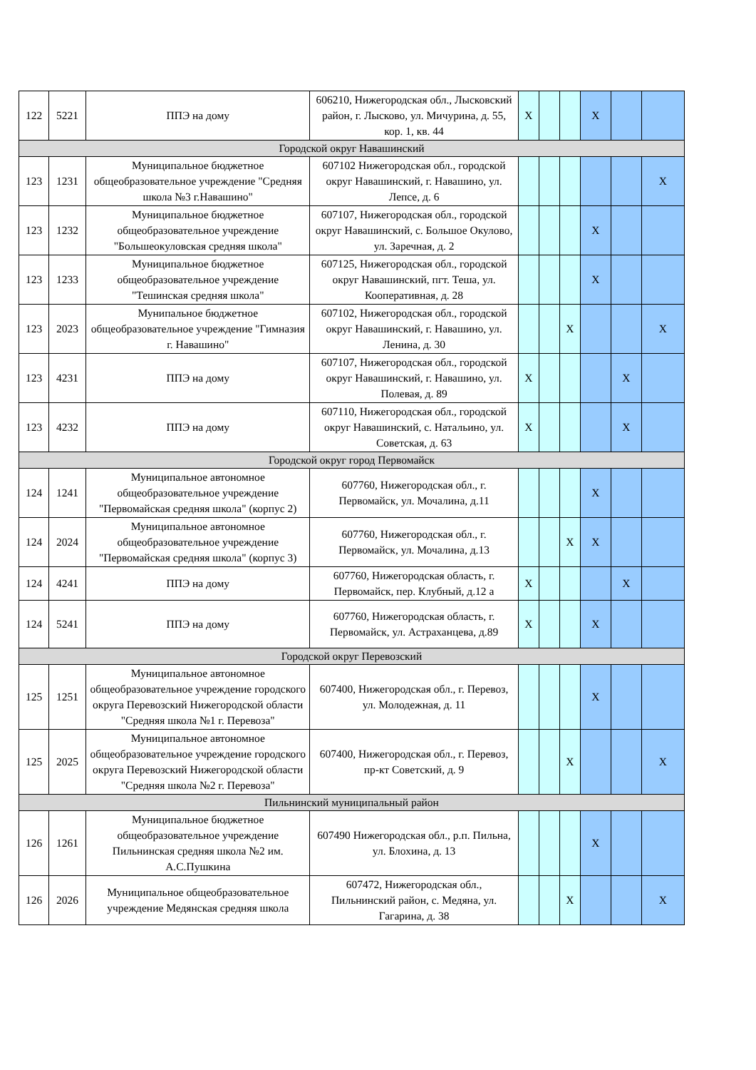| 122 | 5221 | ППЭ на дому | 606210, Нижегородская обл., Лысковский район, г. Лысково, ул. Мичурина, д. 55, кор. 1, кв. 44 | X | | | X | | |
| Городской округ Навашинский | | | | | | | | | |
| 123 | 1231 | Муниципальное бюджетное общеобразовательное учреждение "Средняя школа №3 г.Навашино" | 607102 Нижегородская обл., городской округ Навашинский, г. Навашино, ул. Лепсе, д. 6 | | | | | | X |
| 123 | 1232 | Муниципальное бюджетное общеобразовательное учреждение "Большеокуловская средняя школа" | 607107, Нижегородская обл., городской округ Навашинский, с. Большое Окулово, ул. Заречная, д. 2 | | | | X | | |
| 123 | 1233 | Муниципальное бюджетное общеобразовательное учреждение "Тешинская средняя школа" | 607125, Нижегородская обл., городской округ Навашинский, пгт. Теша, ул. Кооперативная, д. 28 | | | | X | | |
| 123 | 2023 | Мунипальное бюджетное общеобразовательное учреждение "Гимназия г. Навашино" | 607102, Нижегородская обл., городской округ Навашинский, г. Навашино, ул. Ленина, д. 30 | | | X | | | X |
| 123 | 4231 | ППЭ на дому | 607107, Нижегородская обл., городской округ Навашинский, г. Навашино, ул. Полевая, д. 89 | X | | | | X | |
| 123 | 4232 | ППЭ на дому | 607110, Нижегородская обл., городской округ Навашинский, с. Натальино, ул. Советская, д. 63 | X | | | | X | |
| Городской округ город Первомайск | | | | | | | | | |
| 124 | 1241 | Муниципальное автономное общеобразовательное учреждение "Первомайская средняя школа" (корпус 2) | 607760, Нижегородская обл., г. Первомайск, ул. Мочалина, д.11 | | | | X | | |
| 124 | 2024 | Муниципальное автономное общеобразовательное учреждение "Первомайская средняя школа" (корпус 3) | 607760, Нижегородская обл., г. Первомайск, ул. Мочалина, д.13 | | | X | X | | |
| 124 | 4241 | ППЭ на дому | 607760, Нижегородская область, г. Первомайск, пер. Клубный, д.12 а | X | | | | X | |
| 124 | 5241 | ППЭ на дому | 607760, Нижегородская область, г. Первомайск, ул. Астраханцева, д.89 | X | | | X | | |
| Городской округ Перевозский | | | | | | | | | |
| 125 | 1251 | Муниципальное автономное общеобразовательное учреждение городского округа Перевозский Нижегородской области "Средняя школа №1 г. Перевоза" | 607400, Нижегородская обл., г. Перевоз, ул. Молодежная, д. 11 | | | | X | | |
| 125 | 2025 | Муниципальное автономное общеобразовательное учреждение городского округа Перевозский Нижегородской области "Средняя школа №2 г. Перевоза" | 607400, Нижегородская обл., г. Перевоз, пр-кт Советский, д. 9 | | | X | | | X |
| Пильнинский муниципальный район | | | | | | | | | |
| 126 | 1261 | Муниципальное бюджетное общеобразовательное учреждение Пильнинская средняя школа №2 им. А.С.Пушкина | 607490 Нижегородская обл., р.п. Пильна, ул. Блохина, д. 13 | | | | X | | |
| 126 | 2026 | Муниципальное общеобразовательное учреждение Медянская средняя школа | 607472, Нижегородская обл., Пильнинский район, с. Медяна, ул. Гагарина, д. 38 | | | X | | | X |